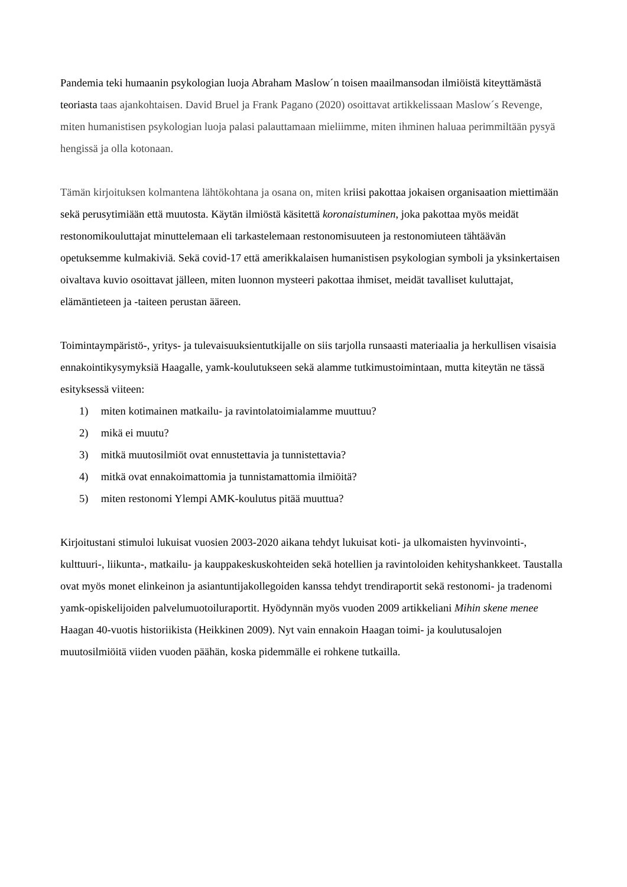Pandemia teki humaanin psykologian luoja Abraham Maslow´n toisen maailmansodan ilmiöistä kiteyttämästä teoriasta taas ajankohtaisen. David Bruel ja Frank Pagano (2020) osoittavat artikkelissaan Maslow´s Revenge, miten humanistisen psykologian luoja palasi palauttamaan mieliimme, miten ihminen haluaa perimmiltään pysyä hengissä ja olla kotonaan.
Tämän kirjoituksen kolmantena lähtökohtana ja osana on, miten kriisi pakottaa jokaisen organisaation miettimään sekä perusytimiään että muutosta. Käytän ilmiöstä käsitettä koronaistuminen, joka pakottaa myös meidät restonomikouluttajat minuttelemaan eli tarkastelemaan restonomisuuteen ja restonomiuteen tähtäävän opetuksemme kulmakiviä. Sekä covid-17 että amerikkalaisen humanistisen psykologian symboli ja yksinkertaisen oivaltava kuvio osoittavat jälleen, miten luonnon mysteeri pakottaa ihmiset, meidät tavalliset kuluttajat, elämäntieteen ja -taiteen perustan ääreen.
Toimintaympäristö-, yritys- ja tulevaisuuksientutkijalle on siis tarjolla runsaasti materiaalia ja herkullisen visaisia ennakointikysymyksiä Haagalle, yamk-koulutukseen sekä alamme tutkimustoimintaan, mutta kiteytän ne tässä esityksessä viiteen:
1) miten kotimainen matkailu- ja ravintolatoimialamme muuttuu?
2) mikä ei muutu?
3) mitkä muutosilmiöt ovat ennustettavia ja tunnistettavia?
4) mitkä ovat ennakoimattomia ja tunnistamattomia ilmiöitä?
5) miten restonomi Ylempi AMK-koulutus pitää muuttua?
Kirjoitustani stimuloi lukuisat vuosien 2003-2020 aikana tehdyt lukuisat koti- ja ulkomaisten hyvinvointi-, kulttuuri-, liikunta-, matkailu- ja kauppakeskuskohteiden sekä hotellien ja ravintoloiden kehityshankkeet. Taustalla ovat myös monet elinkeinon ja asiantuntijakollegoiden kanssa tehdyt trendiraportit sekä restonomi- ja tradenomi yamk-opiskelijoiden palvelumuotoiluraportit. Hyödynnän myös vuoden 2009 artikkeliani Mihin skene menee Haagan 40-vuotis historiikista (Heikkinen 2009). Nyt vain ennakoin Haagan toimi- ja koulutusalojen muutosilmiöitä viiden vuoden päähän, koska pidemmälle ei rohkene tutkailla.